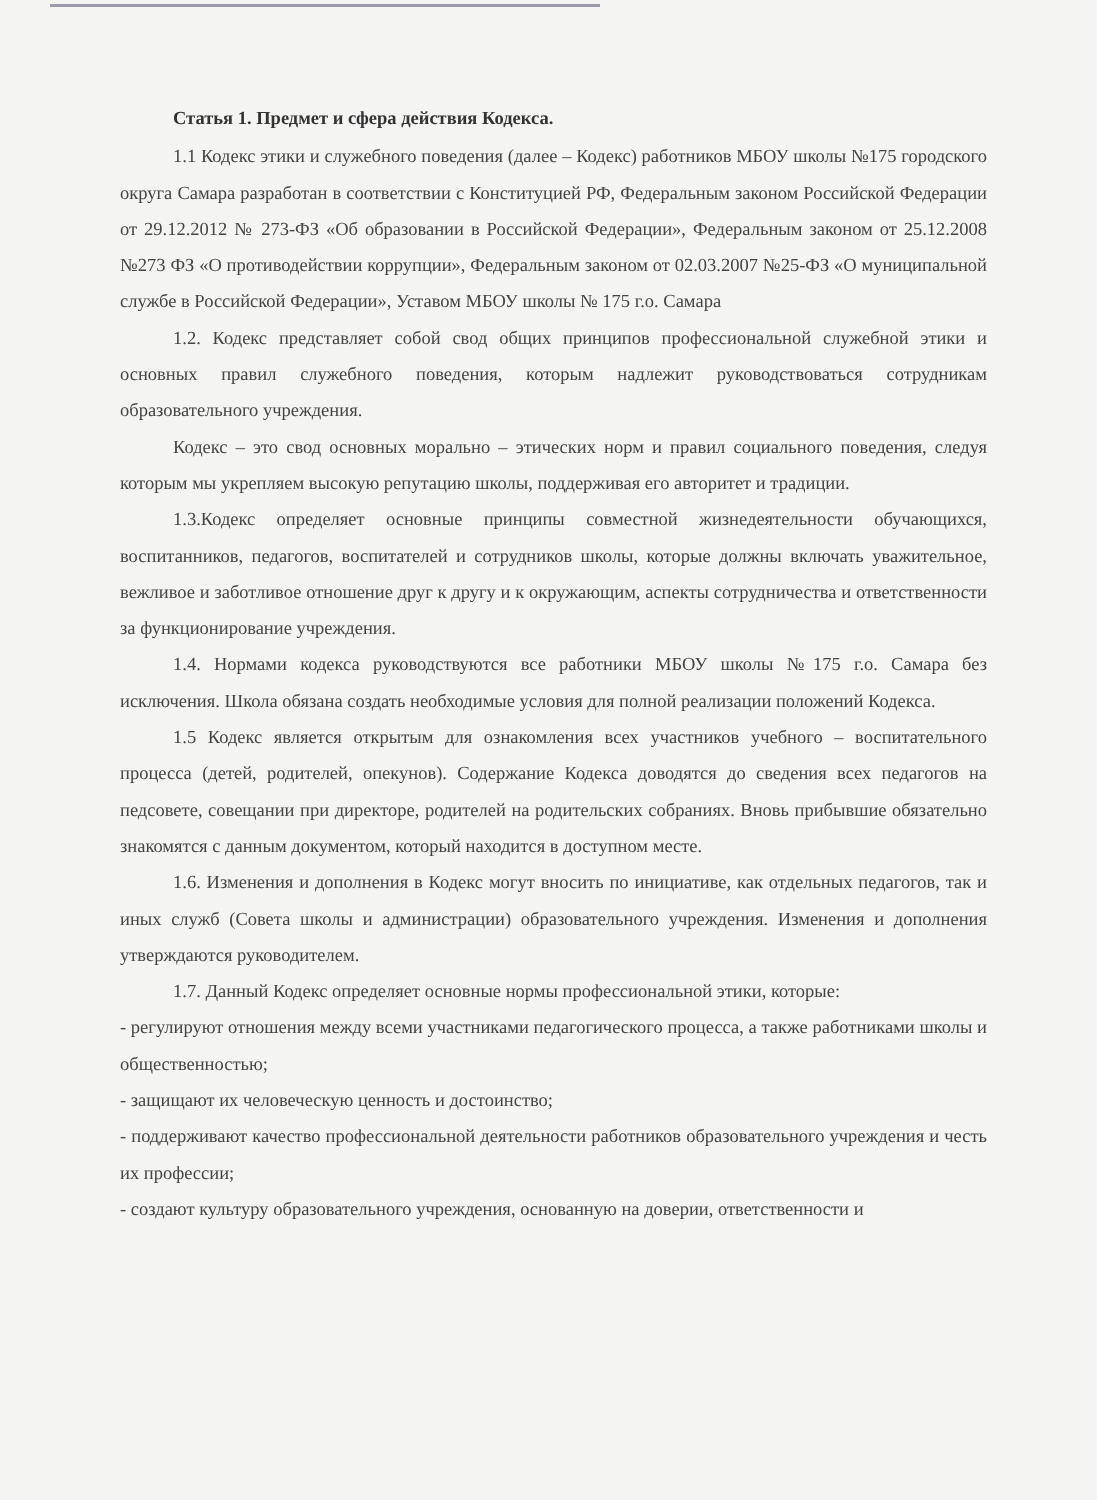Статья 1. Предмет и сфера действия Кодекса.
1.1 Кодекс этики и служебного поведения (далее – Кодекс) работников МБОУ школы №175 городского округа Самара разработан в соответствии с Конституцией РФ, Федеральным законом Российской Федерации от 29.12.2012 № 273-ФЗ «Об образовании в Российской Федерации», Федеральным законом от 25.12.2008 №273 ФЗ «О противодействии коррупции», Федеральным законом от 02.03.2007 №25-ФЗ «О муниципальной службе в Российской Федерации», Уставом МБОУ школы № 175 г.о. Самара
1.2. Кодекс представляет собой свод общих принципов профессиональной служебной этики и основных правил служебного поведения, которым надлежит руководствоваться сотрудникам образовательного учреждения.
Кодекс – это свод основных морально – этических норм и правил социального поведения, следуя которым мы укрепляем высокую репутацию школы, поддерживая его авторитет и традиции.
1.3.Кодекс определяет основные принципы совместной жизнедеятельности обучающихся, воспитанников, педагогов, воспитателей и сотрудников школы, которые должны включать уважительное, вежливое и заботливое отношение друг к другу и к окружающим, аспекты сотрудничества и ответственности за функционирование учреждения.
1.4. Нормами кодекса руководствуются все работники МБОУ школы №175 г.о. Самара без исключения. Школа обязана создать необходимые условия для полной реализации положений Кодекса.
1.5 Кодекс является открытым для ознакомления всех участников учебного – воспитательного процесса (детей, родителей, опекунов). Содержание Кодекса доводятся до сведения всех педагогов на педсовете, совещании при директоре, родителей на родительских собраниях. Вновь прибывшие обязательно знакомятся с данным документом, который находится в доступном месте.
1.6. Изменения и дополнения в Кодекс могут вносить по инициативе, как отдельных педагогов, так и иных служб (Совета школы и администрации) образовательного учреждения. Изменения и дополнения утверждаются руководителем.
1.7. Данный Кодекс определяет основные нормы профессиональной этики, которые:
- регулируют отношения между всеми участниками педагогического процесса, а также работниками школы и общественностью;
- защищают их человеческую ценность и достоинство;
- поддерживают качество профессиональной деятельности работников образовательного учреждения и честь их профессии;
- создают культуру образовательного учреждения, основанную на доверии, ответственности и